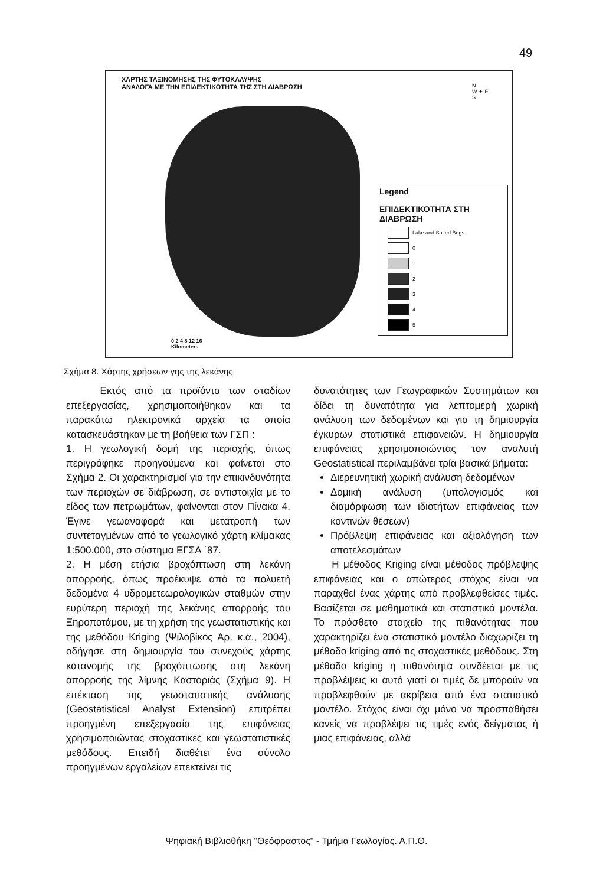49
ΧΑΡΤΗΣ ΤΑΞΙΝΟΜΗΣΗΣ ΤΗΣ ΦΥΤΟΚΑΛΥΨΗΣ
ΑΝΑΛΟΓΑ ΜΕ ΤΗΝ ΕΠΙΔΕΚΤΙΚΟΤΗΤΑ ΤΗΣ ΣΤΗ ΔΙΑΒΡΩΣΗ
N
W ✦ E
S
Legend
ΕΠΙΔΕΚΤΙΚΟΤΗΤΑ ΣΤΗ ΔΙΑΒΡΩΣΗ
Lake and Salted Bogs
0
1
2
3
4
5
0 2 4 8 12 16
Kilometers
Σχήμα 8. Χάρτης χρήσεων γης της λεκάνης
Εκτός από τα προϊόντα των σταδίων επεξεργασίας, χρησιμοποιήθηκαν και τα παρακάτω ηλεκτρονικά αρχεία τα οποία κατασκευάστηκαν με τη βοήθεια των ΓΣΠ :
1. Η γεωλογική δομή της περιοχής, όπως περιγράφηκε προηγούμενα και φαίνεται στο Σχήμα 2. Οι χαρακτηρισμοί για την επικινδυνότητα των περιοχών σε διάβρωση, σε αντιστοιχία με το είδος των πετρωμάτων, φαίνονται στον Πίνακα 4. Έγινε γεωαναφορά και μετατροπή των συντεταγμένων από το γεωλογικό χάρτη κλίμακας 1:500.000, στο σύστημα ΕΓΣΑ ΄87.
2. Η μέση ετήσια βροχόπτωση στη λεκάνη απορροής, όπως προέκυψε από τα πολυετή δεδομένα 4 υδρομετεωρολογικών σταθμών στην ευρύτερη περιοχή της λεκάνης απορροής του Ξηροποτάμου, με τη χρήση της γεωστατιστικής και της μεθόδου Kriging (Ψιλοβίκος Αρ. κ.α., 2004), οδήγησε στη δημιουργία του συνεχούς χάρτης κατανομής της βροχόπτωσης στη λεκάνη απορροής της λίμνης Καστοριάς (Σχήμα 9). Η επέκταση της γεωστατιστικής ανάλυσης (Geostatistical Analyst Extension) επιτρέπει προηγμένη επεξεργασία της επιφάνειας χρησιμοποιώντας στοχαστικές και γεωστατιστικές μεθόδους. Επειδή διαθέτει ένα σύνολο προηγμένων εργαλείων επεκτείνει τις
δυνατότητες των Γεωγραφικών Συστημάτων και δίδει τη δυνατότητα για λεπτομερή χωρική ανάλυση των δεδομένων και για τη δημιουργία έγκυρων στατιστικά επιφανειών. Η δημιουργία επιφάνειας χρησιμοποιώντας τον αναλυτή Geostatistical περιλαμβάνει τρία βασικά βήματα:
Διερευνητική χωρική ανάλυση δεδομένων
Δομική ανάλυση (υπολογισμός και διαμόρφωση των ιδιοτήτων επιφάνειας των κοντινών θέσεων)
Πρόβλεψη επιφάνειας και αξιολόγηση των αποτελεσμάτων
Η μέθοδος Kriging είναι μέθοδος πρόβλεψης επιφάνειας και ο απώτερος στόχος είναι να παραχθεί ένας χάρτης από προβλεφθείσες τιμές. Βασίζεται σε μαθηματικά και στατιστικά μοντέλα. Το πρόσθετο στοιχείο της πιθανότητας που χαρακτηρίζει ένα στατιστικό μοντέλο διαχωρίζει τη μέθοδο kriging από τις στοχαστικές μεθόδους. Στη μέθοδο kriging η πιθανότητα συνδέεται με τις προβλέψεις κι αυτό γιατί οι τιμές δε μπορούν να προβλεφθούν με ακρίβεια από ένα στατιστικό μοντέλο. Στόχος είναι όχι μόνο να προσπαθήσει κανείς να προβλέψει τις τιμές ενός δείγματος ή μιας επιφάνειας, αλλά
Ψηφιακή Βιβλιοθήκη "Θεόφραστος" - Τμήμα Γεωλογίας. Α.Π.Θ.